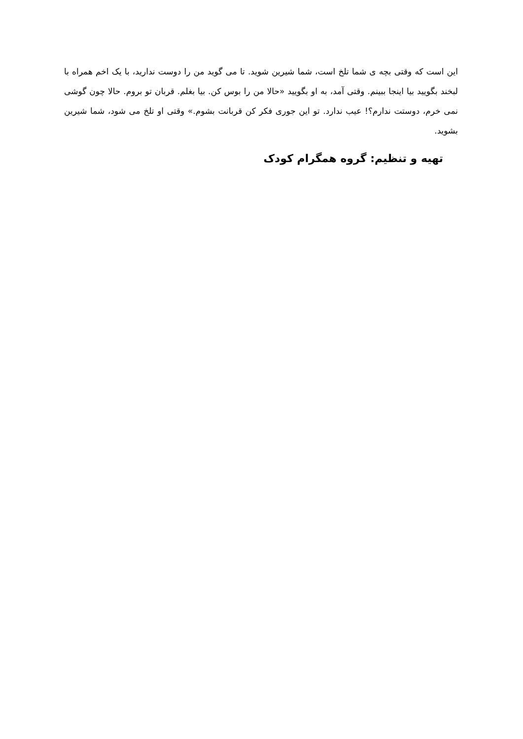این است که وقتی بچه ی شما تلخ است، شما شیرین شوید. تا می گوید من را دوست ندارید، با یک اخم همراه با لبخند بگویید بیا اینجا ببینم. وقتی آمد، به او بگویید «حالا من را بوس کن. بیا بغلم. قربان تو بروم. حالا چون گوشی نمی خرم، دوستت ندارم؟! عیب ندارد. تو این جوری فکر کن قربانت بشوم.» وقتی او تلخ می شود، شما شیرین بشوید.
تهیه و تنظیم: گروه همگرام کودک